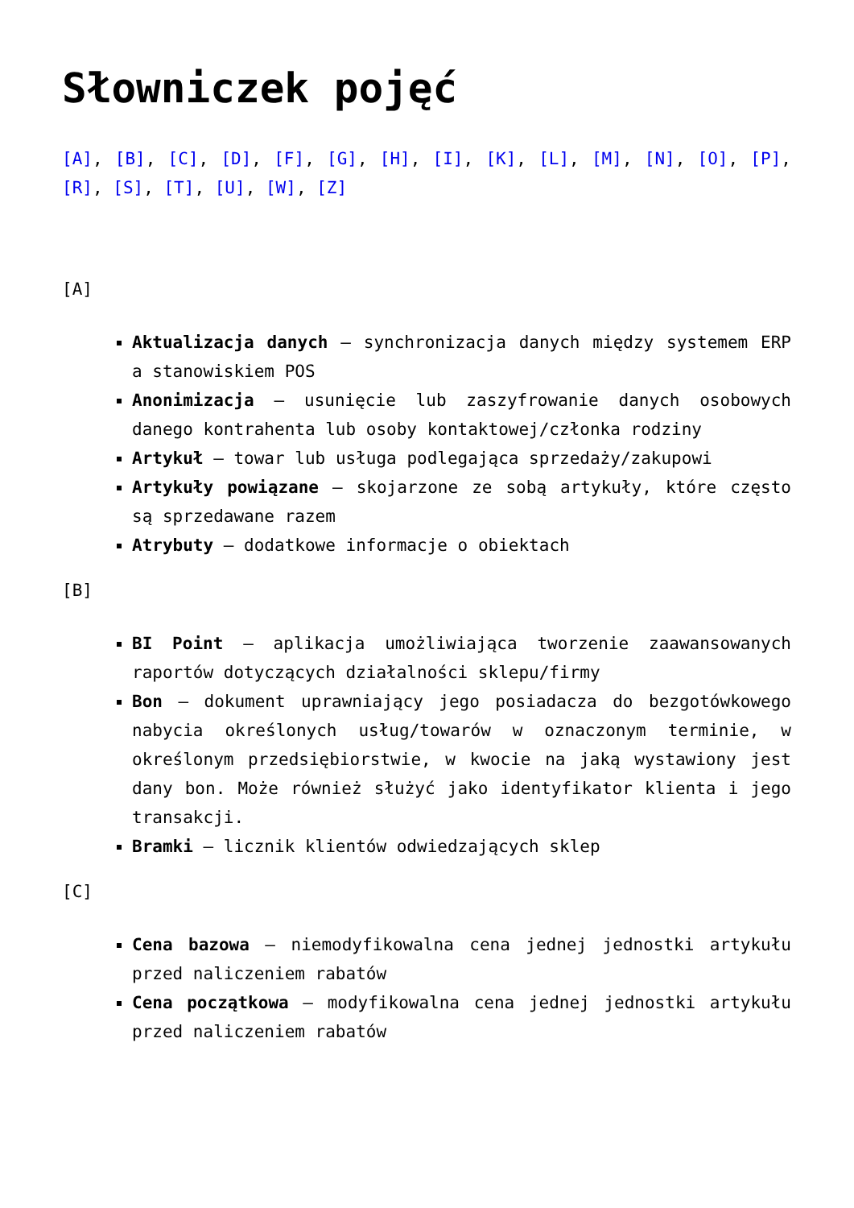Słowniczek pojęć
[A], [B], [C], [D], [F], [G], [H], [I], [K], [L], [M], [N], [O], [P], [R], [S], [T], [U], [W], [Z]
[A]
Aktualizacja danych – synchronizacja danych między systemem ERP a stanowiskiem POS
Anonimizacja – usunięcie lub zaszyfrowanie danych osobowych danego kontrahenta lub osoby kontaktowej/członka rodziny
Artykuł – towar lub usługa podlegająca sprzedaży/zakupowi
Artykuły powiązane – skojarzone ze sobą artykuły, które często są sprzedawane razem
Atrybuty – dodatkowe informacje o obiektach
[B]
BI Point – aplikacja umożliwiająca tworzenie zaawansowanych raportów dotyczących działalności sklepu/firmy
Bon – dokument uprawniający jego posiadacza do bezgotówkowego nabycia określonych usług/towarów w oznaczonym terminie, w określonym przedsiębiorstwie, w kwocie na jaką wystawiony jest dany bon. Może również służyć jako identyfikator klienta i jego transakcji.
Bramki – licznik klientów odwiedzających sklep
[C]
Cena bazowa – niemodyfikowalna cena jednej jednostki artykułu przed naliczeniem rabatów
Cena początkowa – modyfikowalna cena jednej jednostki artykułu przed naliczeniem rabatów